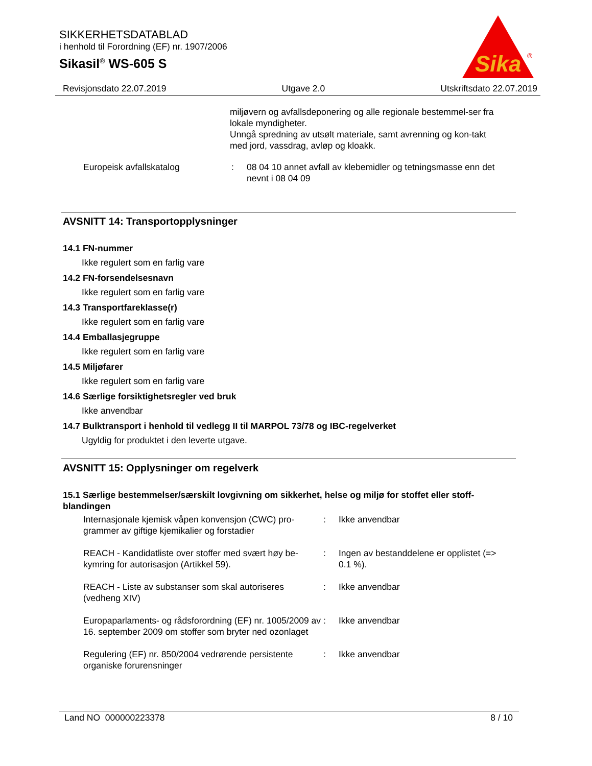SIKKERHETSDATABLAD
i henhold til Forordning (EF) nr. 1907/2006
Sikasil<sup>®</sup> WS-605 S
Sika
®
Revisjonsdato 22.07.2019 Utgave 2.0 Utskriftsdato 22.07.2019
miljøvern og avfallsdeponering og alle regionale bestemmel-ser fra lokale myndigheter.
Unngå spredning av utsølt materiale, samt avrenning og kon-takt med jord, vassdrag, avløp og kloakk.
Europeisk avfallskatalog: 08 04 10 annet avfall av klebemidler og tetningsmasse enn det nevnt i 08 04 09
AVSNITT 14: Transportopplysninger
14.1 FN-nummer
Ikke regulert som en farlig vare
14.2 FN-forsendelsesnavn
Ikke regulert som en farlig vare
14.3 Transportfareklasse(r)
Ikke regulert som en farlig vare
14.4 Emballasjegruppe
Ikke regulert som en farlig vare
14.5 Miljøfarer
Ikke regulert som en farlig vare
14.6 Særlige forsiktighetsregler ved bruk
Ikke anvendbar
14.7 Bulktransport i henhold til vedlegg II til MARPOL 73/78 og IBC-regelverket
Ugyldig for produktet i den leverte utgave.
AVSNITT 15: Opplysninger om regelverk
15.1 Særlige bestemmelser/særskilt lovgivning om sikkerhet, helse og miljø for stoffet eller stoff-blandingen
Internasjonale kjemisk våpen konvensjon (CWC) pro-grammer av giftige kjemikalier og forstadier: Ikke anvendbar
REACH - Kandidatliste over stoffer med svært høy be-kymring for autorisasjon (Artikkel 59).: Ingen av bestanddelene er opplistet (=> 0.1 %).
REACH - Liste av substanser som skal autoriseres (vedheng XIV): Ikke anvendbar
Europaparlaments- og rådsforordning (EF) nr. 1005/2009 av 16. september 2009 om stoffer som bryter ned ozonlaget: Ikke anvendbar
Regulering (EF) nr. 850/2004 vedrørende persistente organiske forurensninger: Ikke anvendbar
Land NO 000000223378 8 / 10